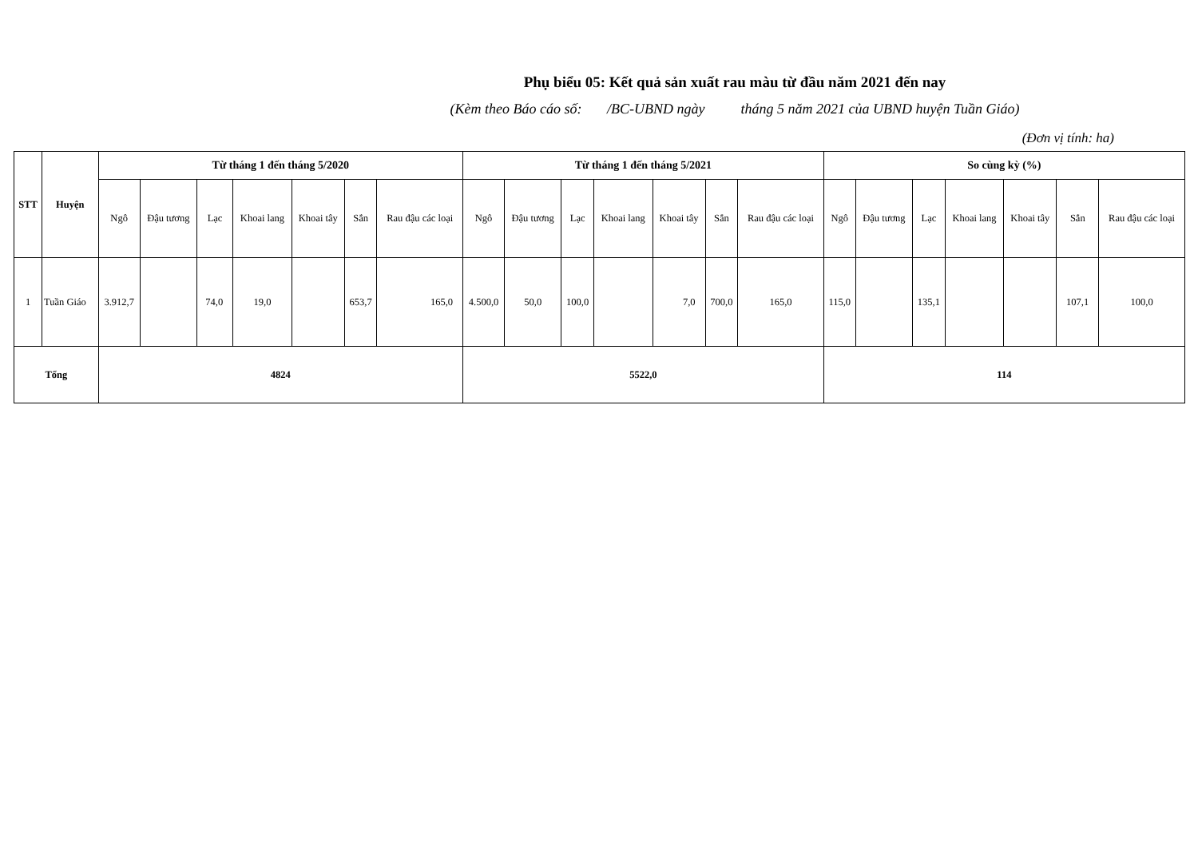Phụ biểu 05: Kết quả sản xuất rau màu từ đầu năm 2021 đến nay
(Kèm theo Báo cáo số: /BC-UBND ngày tháng 5 năm 2021 của UBND huyện Tuần Giáo)
(Đơn vị tính: ha)
| STT | Huyện | Từ tháng 1 đến tháng 5/2020 | | | | | | | Từ tháng 1 đến tháng 5/2021 | | | | | | | So cùng kỳ (%) | | | | | | |
| --- | --- | --- | --- | --- | --- | --- | --- | --- | --- | --- | --- | --- | --- | --- | --- | --- | --- | --- | --- | --- | --- | --- |
| | | Ngô | Đậu tương | Lạc | Khoai lang | Khoai tây | Sắn | Rau đậu các loại | Ngô | Đậu tương | Lạc | Khoai lang | Khoai tây | Sắn | Rau đậu các loại | Ngô | Đậu tương | Lạc | Khoai lang | Khoai tây | Sắn | Rau đậu các loại |
| 1 | Tuần Giáo | 3.912,7 | | 74,0 | 19,0 | | 653,7 | 165,0 | 4.500,0 | 50,0 | 100,0 | | 7,0 | 700,0 | 165,0 | 115,0 | | 135,1 | | | 107,1 | 100,0 |
| Tổng | | 4824 | | | | | | | 5522,0 | | | | | | | 114 | | | | | | |